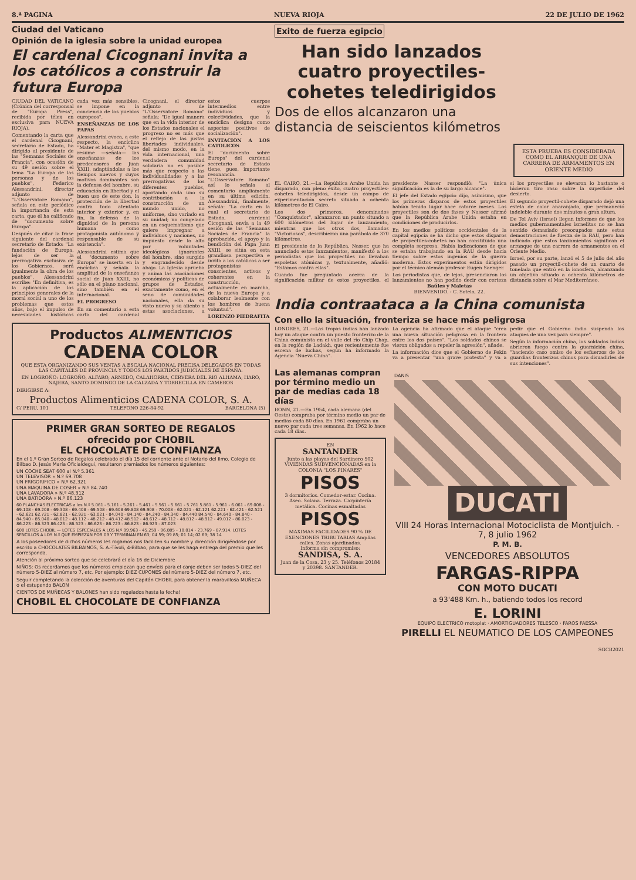8.ª PAGINA NUEVA RIOJA 22 DE JULIO DE 1962
Ciudad del Vaticano
Opinión de la iglesia sobre la unidad europea
El cardenal Cicognani invita a los católicos a construir la futura Europa
CIUDAD DEL VATICANO (Crónica del corresponsal de "Europa Press", recibida por télex en exclusiva para NUEVA RIOJA).
Comentando la carta que el cardenal Cicognani, secretario de Estado, ha dirigido al presidente de las "Semanas Sociales de Francia", con ocasión de su 49 sesión sobre el tema "La Europa de las personas y de los pueblos", Federico Alessandrini, director adjunto de "L'Osservatore Romano", señala en este periódico la importancia de esta carta, que él ha calificado de "documento sobre Europa".
Después de citar la frase siguiente del cardenal secretario de Estado: "La fundación de Europa, lejos de ser la prerrogativa exclusiva de los Gobiernos, será igualmente la obra de los pueblos". Alessandrini escribe: "En definitiva, es la aplicación de los principios generales de la moral social a uno de los problemas que estos años, bajo el impulso de necesidades históricas cada vez más sensibles, se impone en la conciencia de los pueblos europeos".
ENSEÑANZAS DE LOS PAPAS
Alessandrini evoca, a este respecto, la encíclica "Mater et Magistra", "que resume —señala— las enseñanzas de los predecesores de Juan XXIII, adaptándolas a los tiempos nuevos y cuyos motivos dominantes son la defensa del hombre, su educación en libertad y el buen uso de este don, la protección de la libertad contra todo atentado interior y exterior y, en fin, la defensa de la dignidad de la persona humana como protagonista autónomo y responsable de su existencia".
Alessandrini estima que el "documento sobre Europa" se inserta en la encíclica y señala la amplitud de la enseñanza social de Juan XXIII, no sólo en el plano nacional, sino también en el internacional.
EL PROGRESO
En su comentario a esta carta del cardenal Cicognani, el director adjunto de "L'Osservatore Romano" señala: "De igual manera que en la vida interior de los Estados nacionales el progreso no es más que el reflejo de las justas libertades individuales, del mismo modo, en la vida internacional, una verdadera comunidad solidaria no es posible más que respecto a las individualidades y a las prerrogativas de los diferentes pueblos, aportando cada uno su contribución a la construcción de un mundo unido, no uniforme, sino variado en su unidad; no congelado en un esquematismo que quiere impregnar a individuos y naciones, no impuesto desde lo alto por voluntades ideológicas ignorantes del hombre, sino surgido y engrandecido desde abajo. La Iglesia aprueba y anima las asociaciones económicas y políticas de grupos de Estados, exactamente como, en el seno de comunidades nacionales, ella da su visto nuevo y su aliento a estas asociaciones, a estos cuerpos intermedios entre individuos y colectividades, que la encíclica designa como aspectos positivos de socialización".
INVITACION A LOS CATOLICOS
El "documento sobre Europa" del cardenal secretario de Estado tiene, pues, importante resonancia. "L'Osservatore Romano" así lo señala al comentario ampliamente en su última edición. Alessandrini, finalmente, señala: "La carta en la cual el secretario de Estado, cardenal Cicognani, envía a la 49 sesión de las "Semanas Sociales de Francia" la aprobación, el apoyo y la bendición del Papa Juan XXIII, se sitúa en esta grandiosa perspectiva e invita a los católicos a ser protagonistas conscientes, activos y coherentes en la construcción, actualmente en marcha, de la nueva Europa y a colaborar lealmente con los hombres de buena voluntad".
LORENZO PIEDRAFITA
Productos ALIMENTICIOS
CADENA COLOR
QUE ESTA ORGANIZANDO SUS VENTAS A ESCALA NACIONAL PRECISA DELEGADOS EN TODAS LAS CAPITALES DE PROVINCIA Y TODOS LOS PARTIDOS JUDICIALES DE ESPAÑA.
EN LOGROÑO: LOGROÑO, ALFARO, ARNEDO, CALAHORRA, CERVERA DEL RIO ALHAMA, HARO, NAJERA, SANTO DOMINGO DE LA CALZADA Y TORRECILLA EN CAMEROS
DIRIGIRSE A:
Productos Alimenticios CADENA COLOR, S. A.
C/ PERU, 101 TELEFONO 226-84-92 BARCELONA (5)
PRIMER GRAN SORTEO DE REGALOS
ofrecido por CHOBIL
EL CHOCOLATE DE CONFIANZA
En el 1.º Gran Sorteo de Regalos celebrado el día 15 del corriente ante el Notario del Ilmo. Colegio de Bilbao D. Jesús María Oficialdegui, resultaron premiados los números siguientes:
UN COCHE SEAT 600 al N.º 5.361
UN TELEVISOR » N.º 69.708
UN FRIGORIFICO » N.º 62.321
UNA MAQUINA DE COSER » N.º 84.740
UNA LAVADORA » N.º 48.312
UNA BATIDORA » N.º 86.123
60 PLANCHAS ELECTRICAS a los N.º 5.061 - 5.161 - 5.261 - 5.461 - 5.561 - 5.661 - 5.761 5.861 - 5.961 - 6.061 - 69.008 - 69.108 - 69.208 - 69.308 - 69.408 - 69.508 - 69.608 69.808 69.908 - 70.008 - 62.021 - 62.121 62.221 - 62.421 - 62.521 - 62.621 62.721 - 62.821 - 62.921 - 63.021 - 84.040 - 84.140 - 84.240 - 84.340 - 84.440 84.540 - 84.640 - 84.840 - 84.940 - 85.040 - 48.012 - 48.112 - 48.212 - 48.412 48.512 - 48.612 - 48.712 - 48.812 - 48.912 - 49.012 - 86.023 - 86.223 - 86.323 86.423 - 86.523 - 86.623 - 86.723 - 86.823 - 86.923 - 87.023
600 LOTES CHOBIL — LOTES ESPECIALES A LOS N.º 99.963 - 45.259 - 96.885 - 10.014 - 23.769 - 87.914. LOTES SENCILLOS A LOS N.º QUE EMPIEZAN POR 09 Y TERMINAN EN 63; 04 59; 09 85; 01 14; 02 69; 38 14
A los poseedores de dichos números les rogamos nos faciliten su nombre y dirección dirigiéndose por escrito a CHOCOLATES BILBAINOS, S. A.-Tívoli, 4-Bilbao, para que se les haga entrega del premio que les corresponda.
Atención al próximo sorteo que se celebrará el día 16 de Diciembre
NIÑOS: Os recordamos que los números empiezan que envíeis para el canje deben ser todos 5-DIEZ del número 5-DIEZ al número 7, etc. Por ejemplo: DIEZ CUPONES del número 5-DIEZ del número 7, etc.
Seguir completando la colección de aventuras del Capitán CHOBIL para obtener la maravillosa MUÑECA o el estupendo BALON
CIENTOS DE MUÑECAS Y BALONES han sido regalados hasta la fecha!
CHOBIL EL CHOCOLATE DE CONFIANZA
Exito de fuerza egipcio
Han sido lanzados cuatro proyectiles-cohetes teledirigidos
Dos de ellos alcanzaron una distancia de seiscientos kilómetros
ESTA PRUEBA ES CONSIDERADA COMO EL ARRANQUE DE UNA CARRERA DE ARMAMENTOS EN ORIENTE MEDIO
EL CAIRO, 21.—La República Arabe Unida ha disparado, con pleno éxito, cuatro proyectiles-cohetes teledirigidos, desde un campo de experimentación secreto situado a ochenta kilómetros de El Cairo.
Los dos primeros, denominados "Conquistador", alcanzaron un punto situado a 600 kilómetros del lugar de lanzamiento, mientras que los otros dos, llamados "Victoriosos", describieron una parábola de 370 kilómetros.
El presidente de la República, Nasser, que ha anunciado estos lanzamientos, manifestó a los periodistas que los proyectiles no llevaban espoletas atómicas y, textualmente, añadió: "Estamos contra ellas".
Cuando fue preguntado acerca de la significación militar de estos proyectiles, el presidente Nasser respondió: "La única significación es la de su largo alcance".
El jefe del Estado egipcio dijo, asimismo, que los primeros disparos de estos proyectiles habían tenido lugar hace catorce meses. Los proyectiles son de dos fases y Nasser afirmó que la República Arabe Unida estaba en condiciones de producirlos.
En los medios políticos occidentales de la capital egipcia se ha dicho que estos disparos de proyectiles-cohetes no han constituido una completa sorpresa. Había indicaciones de que se estaba trabajando en la RAU desde hacía tiempo sobre estos ingenios de la guerra moderna. Estos experimentos están dirigidos por el técnico alemán profesor Eugen Saenger.
Los periodistas que, de lejos, presenciaron los lanzamientos no han podido decir con certeza si los proyectiles se elevaron lo bastante o hicieron tiro raso sobre la superficie del desierto.
El segundo proyectil-cohete disparado dejó una estela de color anaranjado, que permaneció indeleble durante dos minutos a gran altura.
De Tel Aviv (Israel) llegan informes de que los medios gubernamentales israelitas no se han sentido demasiado preocupados ante estas demostraciones de fuerza de la RAU, pero han indicado que estos lanzamientos significan el arranque de una carrera de armamentos en el Oriente Medio.
Israel, por su parte, lanzó el 5 de julio del año pasado un proyectil-cohete de un cuarto de tonelada que entró en la ionosfera, alcanzando un objetivo situado a ochenta kilómetros de distancia sobre el Mar Mediterráneo.
Baúles y Maletas
BIENVENIDO. - C. Sotelo, 22.
India contraataca a la China comunista
Con ello la situación, fronteriza se hace más peligrosa
LONDRES, 21.—Las tropas indias han lanzado hoy un ataque contra un puesto fronterizo de la China comunista en el valle del río Chip Chap, en la región de Ladakh, que recientemente fue escena de luchas, según ha informado la Agencia "Nueva China".
La agencia ha afirmado que el ataque "crea una nueva situación peligrosa en la frontera entre los dos países". "Los soldados chinos se vieron obligados a repeler la agresión", añade.
La información dice que el Gobierno de Pekín va a presentar "una grave protesta" y va a pedir que el Gobierno indio suspenda los ataques de una vez para siempre".
Según la información china, los soldados indios abrieron fuego contra la guarnición china, "haciendo caso omiso de los esfuerzos de los guardias fronterizos chinos para disuadirles de sus intenciones".
Las alemanas compran por término medio un par de medias cada 18 días
BONN, 21.—En 1954, cada alemana (del Oeste) compraba por término medio un par de medias cada 80 días. En 1961 compraba un nuevo par cada tres semanas. En 1962 lo hace cada 18 días.
EN
SANTANDER
Junto a las playas del Sardinero 502 VIVIENDAS SUBVENCIONADAS en la COLONIA "LOS PINARES"
PISOS
3 dormitorios. Comedor-estar. Cocina. Aseo. Solana. Terraza. Carpintería metálica. Cocinas esmaltadas
PISOS
MAXIMAS FACILIDADES 90 % DE EXENCIONES TRIBUTARIAS Amplias calles. Zonas ajardinadas.
Informa sin compromiso:
SANDISA, S. A.
Juan de la Cosa, 23 y 25. Teléfonos 20184 y 20398. SANTANDER.
DANIS
DUCATI
VIII 24 Horas Internacional Motociclista de Montjuich. - 7, 8 julio 1962
P. M. B.
VENCEDORES ABSOLUTOS
FARGAS-RIPPA
CON MOTO DUCATI
a 93'488 Km. h., batiendo todos los record
E. LORINI
EQUIPO ELECTRICO motoplat · AMORTIGUADORES TELESCO · FAROS FAESSA
PIRELLI EL NEUMATICO DE LOS CAMPEONES
SGCB2021